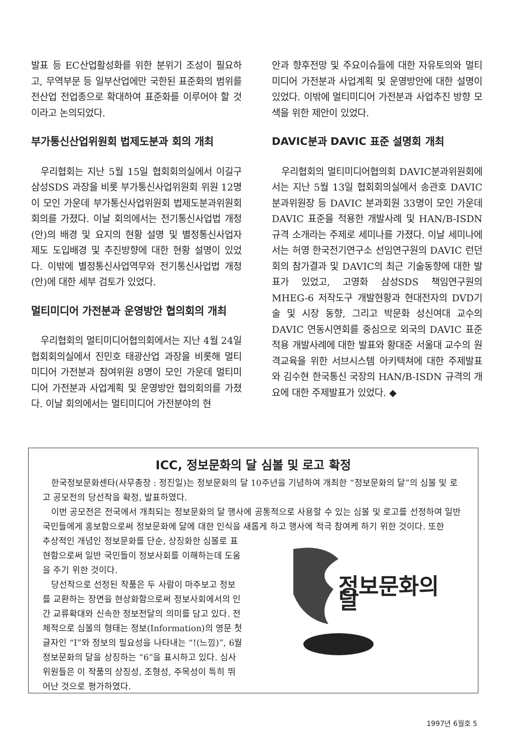발표 등 EC산업활성화를 위한 분위기 조성이 필요하고, 무역부문 등 일부산업에만 국한된 표준화의 범위를 전산업 전업종으로 확대하여 표준화를 이루어야 할 것이라고 논의되었다.
부가통신산업위원회 법제도분과 회의 개최
우리협회는 지난 5월 15일 협회회의실에서 이길구 삼성SDS 과장을 비롯 부가통신사업위원회 위원 12명이 모인 가운데 부가통신사업위원회 법제도분과위원회 회의를 가졌다. 이날 회의에서는 전기통신사업법 개정(안)의 배경 및 요지의 현황 설명 및 별정통신사업자 제도 도입배경 및 추진방향에 대한 현황 설명이 있었다. 이밖에 별정통신사업역무와 전기통신사업법 개정(안)에 대한 세부 검토가 있었다.
멀티미디어 가전분과 운영방안 협의회의 개최
우리협회의 멀티미디어협의회에서는 지난 4월 24일 협회회의실에서 진민호 태광산업 과장을 비롯해 멀티미디어 가전분과 참여위원 8명이 모인 가운데 멀티미디어 가전분과 사업계획 및 운영방안 협의회의를 가졌다. 이날 회의에서는 멀티미디어 가전분야의 현
안과 향후전망 및 주요이슈들에 대한 자유토의와 멀티미디어 가전분과 사업계획 및 운영방안에 대한 설명이 있었다. 이밖에 멀티미디어 가전분과 사업추진 방향 모색을 위한 제안이 있었다.
DAVIC분과 DAVIC 표준 설명회 개최
우리협회의 멀티미디어협의회 DAVIC분과위원회에서는 지난 5월 13일 협회회의실에서 송관호 DAVIC 분과위원장 등 DAVIC 분과회원 33명이 모인 가운데 DAVIC 표준을 적용한 개발사례 및 HAN/B-ISDN 규격 소개라는 주제로 세미나를 가졌다. 이날 세미나에서는 허영 한국전기연구소 선임연구원의 DAVIC 런던회의 참가결과 및 DAVIC의 최근 기술동향에 대한 발표가 있었고, 고영화 삼성SDS 책임연구원의 MHEG-6 저작도구 개발현황과 현대전자의 DVD기술 및 시장 동향, 그리고 박문화 성신여대 교수의 DAVIC 연동시연회를 중심으로 외국의 DAVIC 표준 적용 개발사례에 대한 발표와 황대준 서울대 교수의 원격교육을 위한 서브시스템 아키텍쳐에 대한 주제발표와 김수현 한국통신 국장의 HAN/B-ISDN 규격의 개요에 대한 주제발표가 있었다. ◆
ICC, 정보문화의 달 심볼 및 로고 확정
한국정보문화센타(사무총장 : 정진일)는 정보문화의 달 10주년을 기념하여 개최한 “정보문화의 달”의 심볼 및 로고 공모전의 당선작을 확정, 발표하였다.
이번 공모전은 전국에서 개최되는 정보문화의 달 행사에 공통적으로 사용할 수 있는 심볼 및 로고를 선정하여 일반국민들에게 홍보함으로써 정보문화에 달에 대한 인식을 새롭게 하고 행사에 적극 참여케 하기 위한 것이다. 또한
정보문화의 달
추상적인 개념인 정보문화를 단순, 상징화한 심볼로 표현함으로써 일반 국민들이 정보사회를 이해하는데 도움을 주기 위한 것이다.
당선작으로 선정된 작품은 두 사람이 마주보고 정보를 교환하는 장면을 현상화함으로써 정보사회에서의 인간 교류확대와 신속한 정보전달의 의미를 담고 있다. 전체적으로 심볼의 형태는 정보(Information)의 영문 첫글자인 “I”와 정보의 필요성을 나타내는 “!(느낌)”, 6월 정보문화의 달을 상징하는 “6”을 표시하고 있다. 심사위원들은 이 작품의 상징성, 조형성, 주목성이 특히 뛰어난 것으로 평가하였다.
1997년 6월호 5